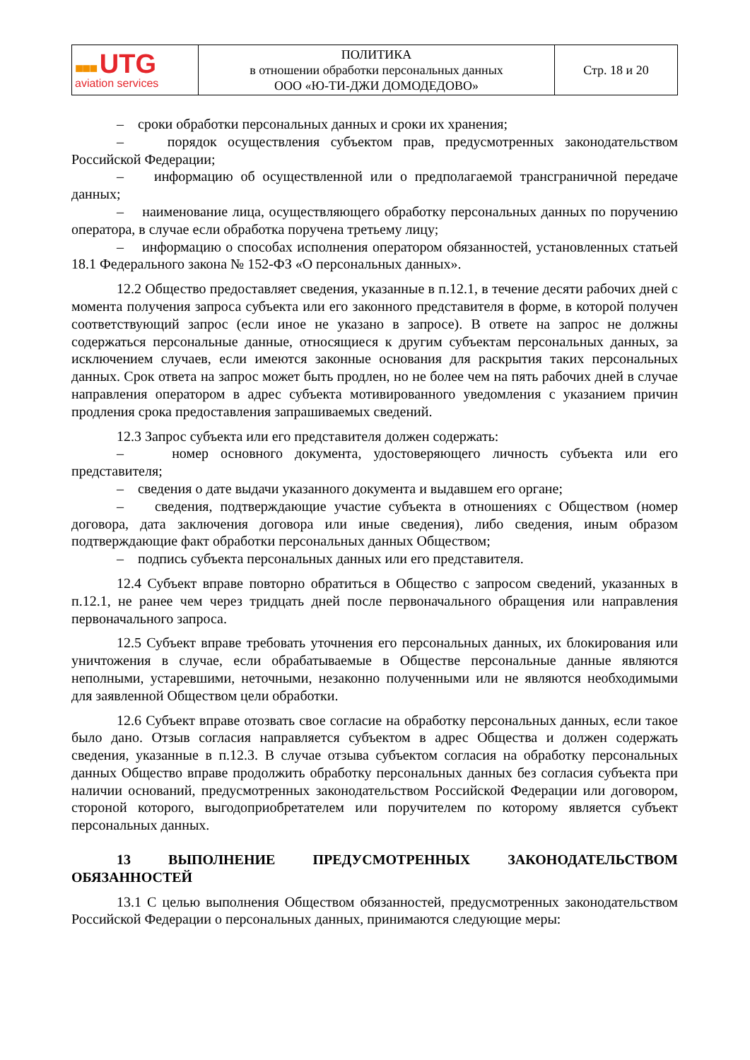| ■■■ UTG aviation services | ПОЛИТИКА в отношении обработки персональных данных ООО «Ю-ТИ-ДЖИ ДОМОДЕДОВО» | Стр. 18 и 20 |
– сроки обработки персональных данных и сроки их хранения;
– порядок осуществления субъектом прав, предусмотренных законодательством Российской Федерации;
– информацию об осуществленной или о предполагаемой трансграничной передаче данных;
– наименование лица, осуществляющего обработку персональных данных по поручению оператора, в случае если обработка поручена третьему лицу;
– информацию о способах исполнения оператором обязанностей, установленных статьей 18.1 Федерального закона № 152-ФЗ «О персональных данных».
12.2 Общество предоставляет сведения, указанные в п.12.1, в течение десяти рабочих дней с момента получения запроса субъекта или его законного представителя в форме, в которой получен соответствующий запрос (если иное не указано в запросе). В ответе на запрос не должны содержаться персональные данные, относящиеся к другим субъектам персональных данных, за исключением случаев, если имеются законные основания для раскрытия таких персональных данных. Срок ответа на запрос может быть продлен, но не более чем на пять рабочих дней в случае направления оператором в адрес субъекта мотивированного уведомления с указанием причин продления срока предоставления запрашиваемых сведений.
12.3 Запрос субъекта или его представителя должен содержать:
– номер основного документа, удостоверяющего личность субъекта или его представителя;
– сведения о дате выдачи указанного документа и выдавшем его органе;
– сведения, подтверждающие участие субъекта в отношениях с Обществом (номер договора, дата заключения договора или иные сведения), либо сведения, иным образом подтверждающие факт обработки персональных данных Обществом;
– подпись субъекта персональных данных или его представителя.
12.4 Субъект вправе повторно обратиться в Общество с запросом сведений, указанных в п.12.1, не ранее чем через тридцать дней после первоначального обращения или направления первоначального запроса.
12.5 Субъект вправе требовать уточнения его персональных данных, их блокирования или уничтожения в случае, если обрабатываемые в Обществе персональные данные являются неполными, устаревшими, неточными, незаконно полученными или не являются необходимыми для заявленной Обществом цели обработки.
12.6 Субъект вправе отозвать свое согласие на обработку персональных данных, если такое было дано. Отзыв согласия направляется субъектом в адрес Общества и должен содержать сведения, указанные в п.12.3. В случае отзыва субъектом согласия на обработку персональных данных Общество вправе продолжить обработку персональных данных без согласия субъекта при наличии оснований, предусмотренных законодательством Российской Федерации или договором, стороной которого, выгодоприобретателем или поручителем по которому является субъект персональных данных.
13 ВЫПОЛНЕНИЕ ПРЕДУСМОТРЕННЫХ ЗАКОНОДАТЕЛЬСТВОМ ОБЯЗАННОСТЕЙ
13.1 С целью выполнения Обществом обязанностей, предусмотренных законодательством Российской Федерации о персональных данных, принимаются следующие меры: